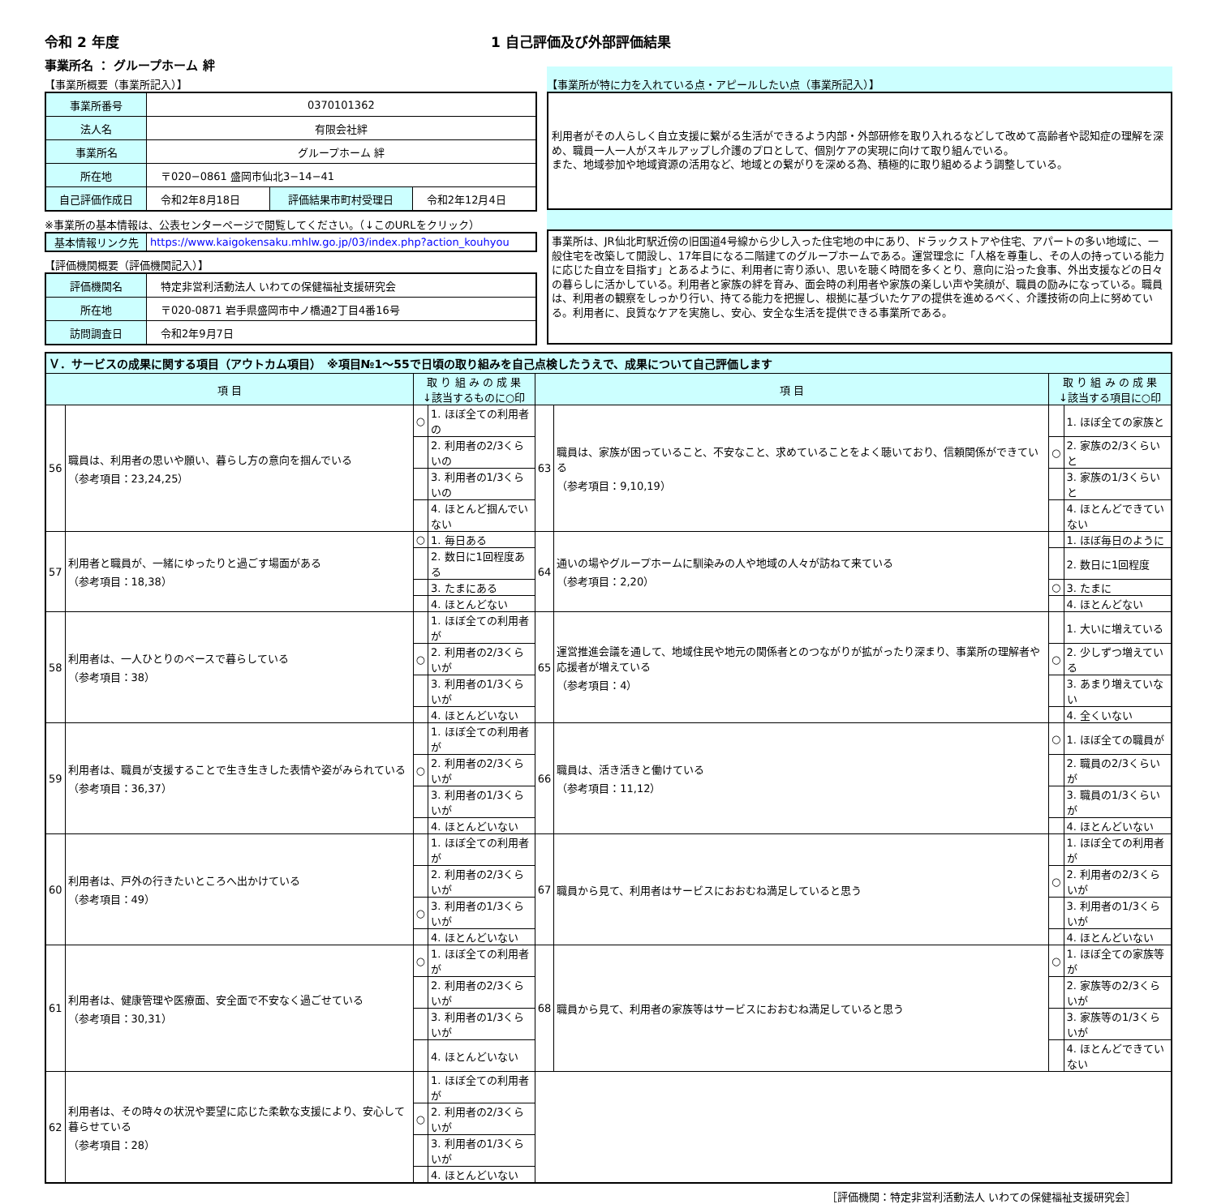令和 2 年度 1 自己評価及び外部評価結果
事業所名 ： グループホーム 絆
【事業所概要（事業所記入）】
| 事業所番号 | 0370101362 | | |
| 法人名 | 有限会社絆 | | |
| 事業所名 | グループホーム 絆 | | |
| 所在地 | 〒020−0861 盛岡市仙北3−14−41 | | |
| 自己評価作成日 | 令和2年8月18日 | 評価結果市町村受理日 | 令和2年12月4日 |
※事業所の基本情報は、公表センターページで閲覧してください。（↓このURLをクリック）
| 基本情報リンク先 | https://www.kaigokensaku.mhlw.go.jp/03/index.php?action_kouhyou |
【評価機関概要（評価機関記入）】
| 評価機関名 | 特定非営利活動法人 いわての保健福祉支援研究会 |
| 所在地 | 〒020-0871 岩手県盛岡市中ノ橋通2丁目4番16号 |
| 訪問調査日 | 令和2年9月7日 |
【事業所が特に力を入れている点・アピールしたい点（事業所記入）】
利用者がその人らしく自立支援に繋がる生活ができるよう内部・外部研修を取り入れるなどして改めて高齢者や認知症の理解を深め、職員一人一人がスキルアップし介護のプロとして、個別ケアの実現に向けて取り組んでいる。
また、地域参加や地域資源の活用など、地域との繋がりを深める為、積極的に取り組めるよう調整している。
事業所は、JR仙北町駅近傍の旧国道4号線から少し入った住宅地の中にあり、ドラックストアや住宅、アパートの多い地域に、一般住宅を改築して開設し、17年目になる二階建てのグループホームである。運営理念に「人格を尊重し、その人の持っている能力に応じた自立を目指す」とあるように、利用者に寄り添い、思いを聴く時間を多くとり、意向に沿った食事、外出支援などの日々の暮らしに活かしている。利用者と家族の絆を育み、面会時の利用者や家族の楽しい声や笑顔が、職員の励みになっている。職員は、利用者の観察をしっかり行い、持てる能力を把握し、根拠に基づいたケアの提供を進めるべく、介護技術の向上に努めている。利用者に、良質なケアを実施し、安心、安全な生活を提供できる事業所である。
| Ｖ．サービスの成果に関する項目（アウトカム項目） ※項目№1～55で日頃の取り組みを自己点検したうえで、成果について自己評価します | | | | | | | |
| 項 目 | | 取 り 組 み の 成 果 ↓該当するものに○印 | | 項 目 | | 取 り 組 み の 成 果 ↓該当する項目に○印 | |
| 56 | 職員は、利用者の思いや願い、暮らし方の意向を掴んでいる （参考項目：23,24,25） | ○ | 1. ほぼ全ての利用者の | 63 | 職員は、家族が困っていること、不安なこと、求めていることをよく聴いており、信頼関係ができている （参考項目：9,10,19） | | 1. ほぼ全ての家族と |
| | | | 2. 利用者の2/3くらいの | | | ○ | 2. 家族の2/3くらいと |
| | | | 3. 利用者の1/3くらいの | | | | 3. 家族の1/3くらいと |
| | | | 4. ほとんど掴んでいない | | | | 4. ほとんどできていない |
| 57 | 利用者と職員が、一緒にゆったりと過ごす場面がある （参考項目：18,38） | ○ | 1. 毎日ある | 64 | 通いの場やグループホームに馴染みの人や地域の人々が訪ねて来ている （参考項目：2,20） | | 1. ほぼ毎日のように |
| | | | 2. 数日に1回程度ある | | | | 2. 数日に1回程度 |
| | | | 3. たまにある | | | ○ | 3. たまに |
| | | | 4. ほとんどない | | | | 4. ほとんどない |
| 58 | 利用者は、一人ひとりのペースで暮らしている （参考項目：38） | | 1. ほぼ全ての利用者が | 65 | 運営推進会議を通して、地域住民や地元の関係者とのつながりが拡がったり深まり、事業所の理解者や応援者が増えている （参考項目：4） | | 1. 大いに増えている |
| | | ○ | 2. 利用者の2/3くらいが | | | ○ | 2. 少しずつ増えている |
| | | | 3. 利用者の1/3くらいが | | | | 3. あまり増えていない |
| | | | 4. ほとんどいない | | | | 4. 全くいない |
| 59 | 利用者は、職員が支援することで生き生きした表情や姿がみられている （参考項目：36,37） | | 1. ほぼ全ての利用者が | 66 | 職員は、活き活きと働けている （参考項目：11,12） | ○ | 1. ほぼ全ての職員が |
| | | ○ | 2. 利用者の2/3くらいが | | | | 2. 職員の2/3くらいが |
| | | | 3. 利用者の1/3くらいが | | | | 3. 職員の1/3くらいが |
| | | | 4. ほとんどいない | | | | 4. ほとんどいない |
| 60 | 利用者は、戸外の行きたいところへ出かけている （参考項目：49） | | 1. ほぼ全ての利用者が | 67 | 職員から見て、利用者はサービスにおおむね満足していると思う | | 1. ほぼ全ての利用者が |
| | | | 2. 利用者の2/3くらいが | | | ○ | 2. 利用者の2/3くらいが |
| | | ○ | 3. 利用者の1/3くらいが | | | | 3. 利用者の1/3くらいが |
| | | | 4. ほとんどいない | | | | 4. ほとんどいない |
| 61 | 利用者は、健康管理や医療面、安全面で不安なく過ごせている （参考項目：30,31） | ○ | 1. ほぼ全ての利用者が | 68 | 職員から見て、利用者の家族等はサービスにおおむね満足していると思う | ○ | 1. ほぼ全ての家族等が |
| | | | 2. 利用者の2/3くらいが | | | | 2. 家族等の2/3くらいが |
| | | | 3. 利用者の1/3くらいが | | | | 3. 家族等の1/3くらいが |
| | | | 4. ほとんどいない | | | | 4. ほとんどできていない |
| 62 | 利用者は、その時々の状況や要望に応じた柔軟な支援により、安心して暮らせている （参考項目：28） | | 1. ほぼ全ての利用者が | | | | |
| | | ○ | 2. 利用者の2/3くらいが | | | | |
| | | | 3. 利用者の1/3くらいが | | | | |
| | | | 4. ほとんどいない | | | | |
［評価機関：特定非営利活動法人 いわての保健福祉支援研究会］